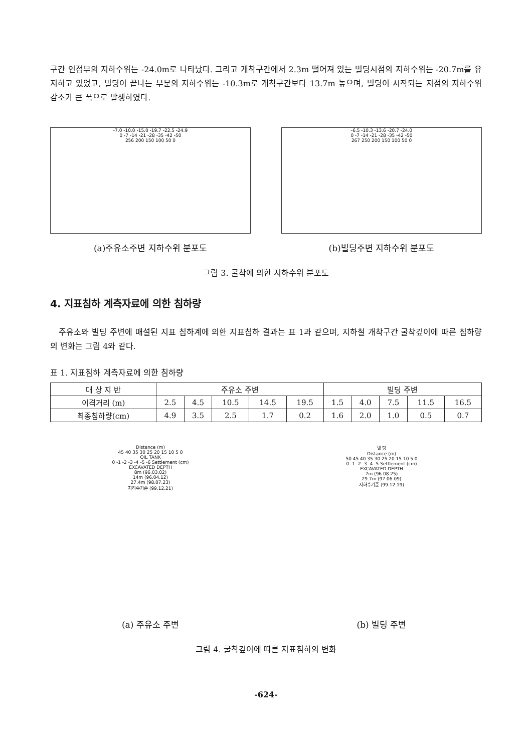구간 인접부의 지하수위는 -24.0m로 나타났다. 그리고 개착구간에서 2.3m 떨어져 있는 빌딩시점의 지하수위는 -20.7m를 유지하고 있었고, 빌딩이 끝나는 부분의 지하수위는 -10.3m로 개착구간보다 13.7m 높으며, 빌딩이 시작되는 지점의 지하수위 감소가 큰 폭으로 발생하였다.
-7.0 -10.0 -15.0 -19.7 -22.5 -24.9
0 -7 -14 -21 -28 -35 -42 -50
256 200 150 100 50 0
(a)주유소주변 지하수위 분포도
-6.5 -10.3 -13.6 -20.7 -24.0
0 -7 -14 -21 -28 -35 -42 -50
267 250 200 150 100 50 0
(b)빌딩주변 지하수위 분포도
그림 3. 굴착에 의한 지하수위 분포도
4. 지표침하 계측자료에 의한 침하량
주유소와 빌딩 주변에 매설된 지표 침하계에 의한 지표침하 결과는 표 1과 같으며, 지하철 개착구간 굴착깊이에 따른 침하량의 변화는 그림 4와 같다.
표 1. 지표침하 계측자료에 의한 침하량
| 대 상 지 반 | 주유소 주변 | | | | | 빌딩 주변 | | | | |
| --- | --- | --- | --- | --- | --- | --- | --- | --- | --- | --- |
| 이격거리 (m) | 2.5 | 4.5 | 10.5 | 14.5 | 19.5 | 1.5 | 4.0 | 7.5 | 11.5 | 16.5 |
| 최종침하량(cm) | 4.9 | 3.5 | 2.5 | 1.7 | 0.2 | 1.6 | 2.0 | 1.0 | 0.5 | 0.7 |
Distance (m)
45 40 35 30 25 20 15 10 5 0
OIL TANK
0 -1 -2 -3 -4 -5 -6 Settlement (cm)
EXCAVATED DEPTH
8m (96.03.02)
14m (96.04.12)
27.4m (98.07.23)
지하수기준 (99.12.21)
(a) 주유소 주변
빌 딩
Distance (m)
50 45 40 35 30 25 20 15 10 5 0
0 -1 -2 -3 -4 -5 Settlement (cm)
EXCAVATED DEPTH
7m (96.08.25)
29.7m (97.06.09)
지하수기준 (99.12.19)
(b) 빌딩 주변
그림 4. 굴착깊이에 따른 지표침하의 변화
-624-